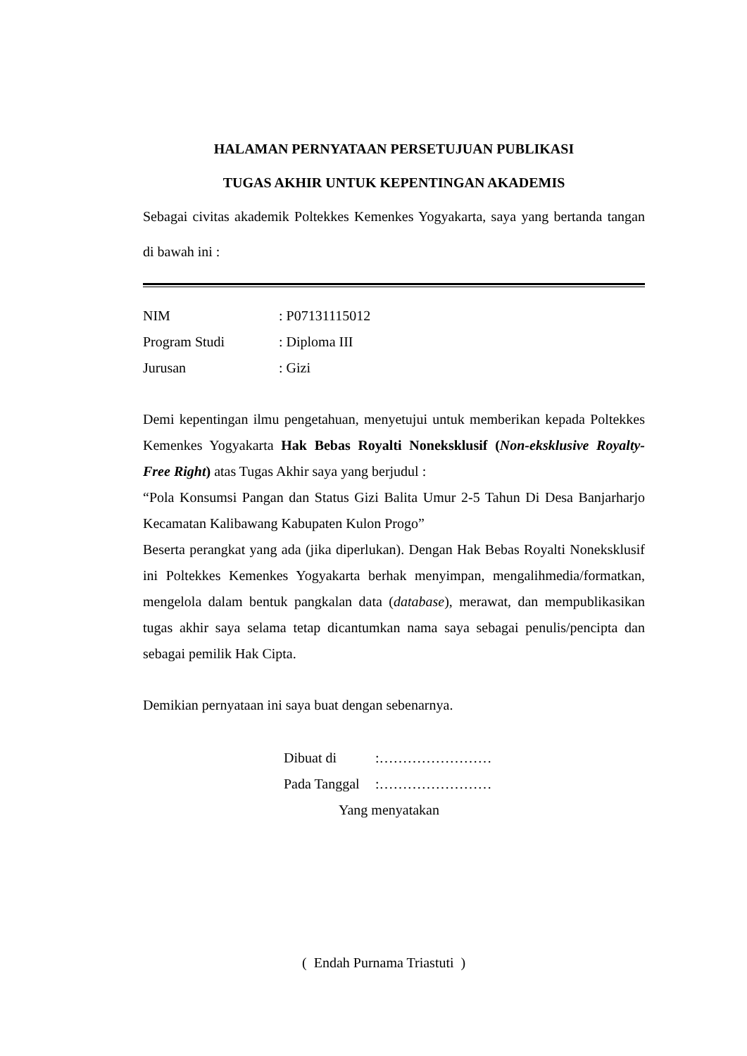HALAMAN PERNYATAAN PERSETUJUAN PUBLIKASI
TUGAS AKHIR UNTUK KEPENTINGAN AKADEMIS
Sebagai civitas akademik Poltekkes Kemenkes Yogyakarta, saya yang bertanda tangan di bawah ini :
NIM: P07131115012
Program Studi: Diploma III
Jurusan: Gizi
Demi kepentingan ilmu pengetahuan, menyetujui untuk memberikan kepada Poltekkes Kemenkes Yogyakarta Hak Bebas Royalti Noneksklusif (Non-eksklusive Royalty- Free Right) atas Tugas Akhir saya yang berjudul :
“Pola Konsumsi Pangan dan Status Gizi Balita Umur 2-5 Tahun Di Desa Banjarharjo Kecamatan Kalibawang Kabupaten Kulon Progo”
Beserta perangkat yang ada (jika diperlukan). Dengan Hak Bebas Royalti Noneksklusif ini Poltekkes Kemenkes Yogyakarta berhak menyimpan, mengalihmedia/formatkan, mengelola dalam bentuk pangkalan data (database), merawat, dan mempublikasikan tugas akhir saya selama tetap dicantumkan nama saya sebagai penulis/pencipta dan sebagai pemilik Hak Cipta.
Demikian pernyataan ini saya buat dengan sebenarnya.
Dibuat di:……………………
Pada Tanggal:……………………
Yang menyatakan
( Endah Purnama Triastuti )